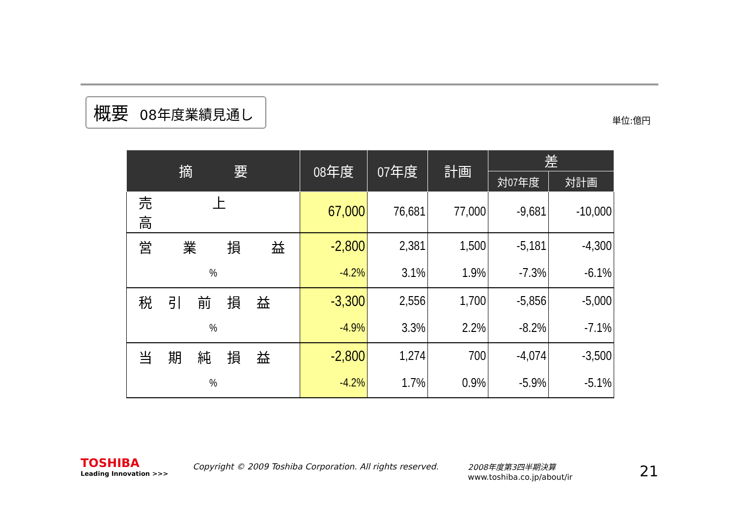概要 08年度業績見通し
単位:億円
| 摘 要 | 08年度 | 07年度 | 計画 | 差 | |
| --- | --- | --- | --- | --- | --- |
| | | | | 対07年度 | 対計画 |
| 売 上 高 | 67,000 | 76,681 | 77,000 | -9,681 | -10,000 |
| 営 業 損 益 | -2,800 | 2,381 | 1,500 | -5,181 | -4,300 |
| % | -4.2% | 3.1% | 1.9% | -7.3% | -6.1% |
| 税 引 前 損 益 | -3,300 | 2,556 | 1,700 | -5,856 | -5,000 |
| % | -4.9% | 3.3% | 2.2% | -8.2% | -7.1% |
| 当 期 純 損 益 | -2,800 | 1,274 | 700 | -4,074 | -3,500 |
| % | -4.2% | 1.7% | 0.9% | -5.9% | -5.1% |
TOSHIBA
Leading Innovation >>>
Copyright © 2009 Toshiba Corporation. All rights reserved.
2008年度第3四半期決算
www.toshiba.co.jp/about/ir
21